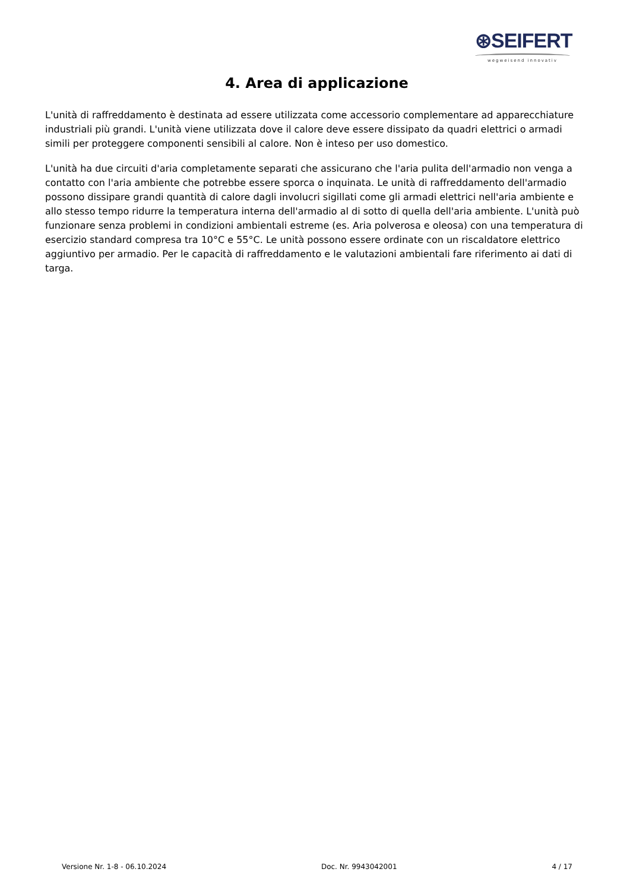⊛SEIFERT
wegweisend innovativ
4. Area di applicazione
L'unità di raffreddamento è destinata ad essere utilizzata come accessorio complementare ad apparecchiature industriali più grandi. L'unità viene utilizzata dove il calore deve essere dissipato da quadri elettrici o armadi simili per proteggere componenti sensibili al calore. Non è inteso per uso domestico.
L'unità ha due circuiti d'aria completamente separati che assicurano che l'aria pulita dell'armadio non venga a contatto con l'aria ambiente che potrebbe essere sporca o inquinata. Le unità di raffreddamento dell'armadio possono dissipare grandi quantità di calore dagli involucri sigillati come gli armadi elettrici nell'aria ambiente e allo stesso tempo ridurre la temperatura interna dell'armadio al di sotto di quella dell'aria ambiente. L'unità può funzionare senza problemi in condizioni ambientali estreme (es. Aria polverosa e oleosa) con una temperatura di esercizio standard compresa tra 10°C e 55°C. Le unità possono essere ordinate con un riscaldatore elettrico aggiuntivo per armadio. Per le capacità di raffreddamento e le valutazioni ambientali fare riferimento ai dati di targa.
Versione Nr. 1-8 - 06.10.2024 Doc. Nr. 9943042001 4 / 17